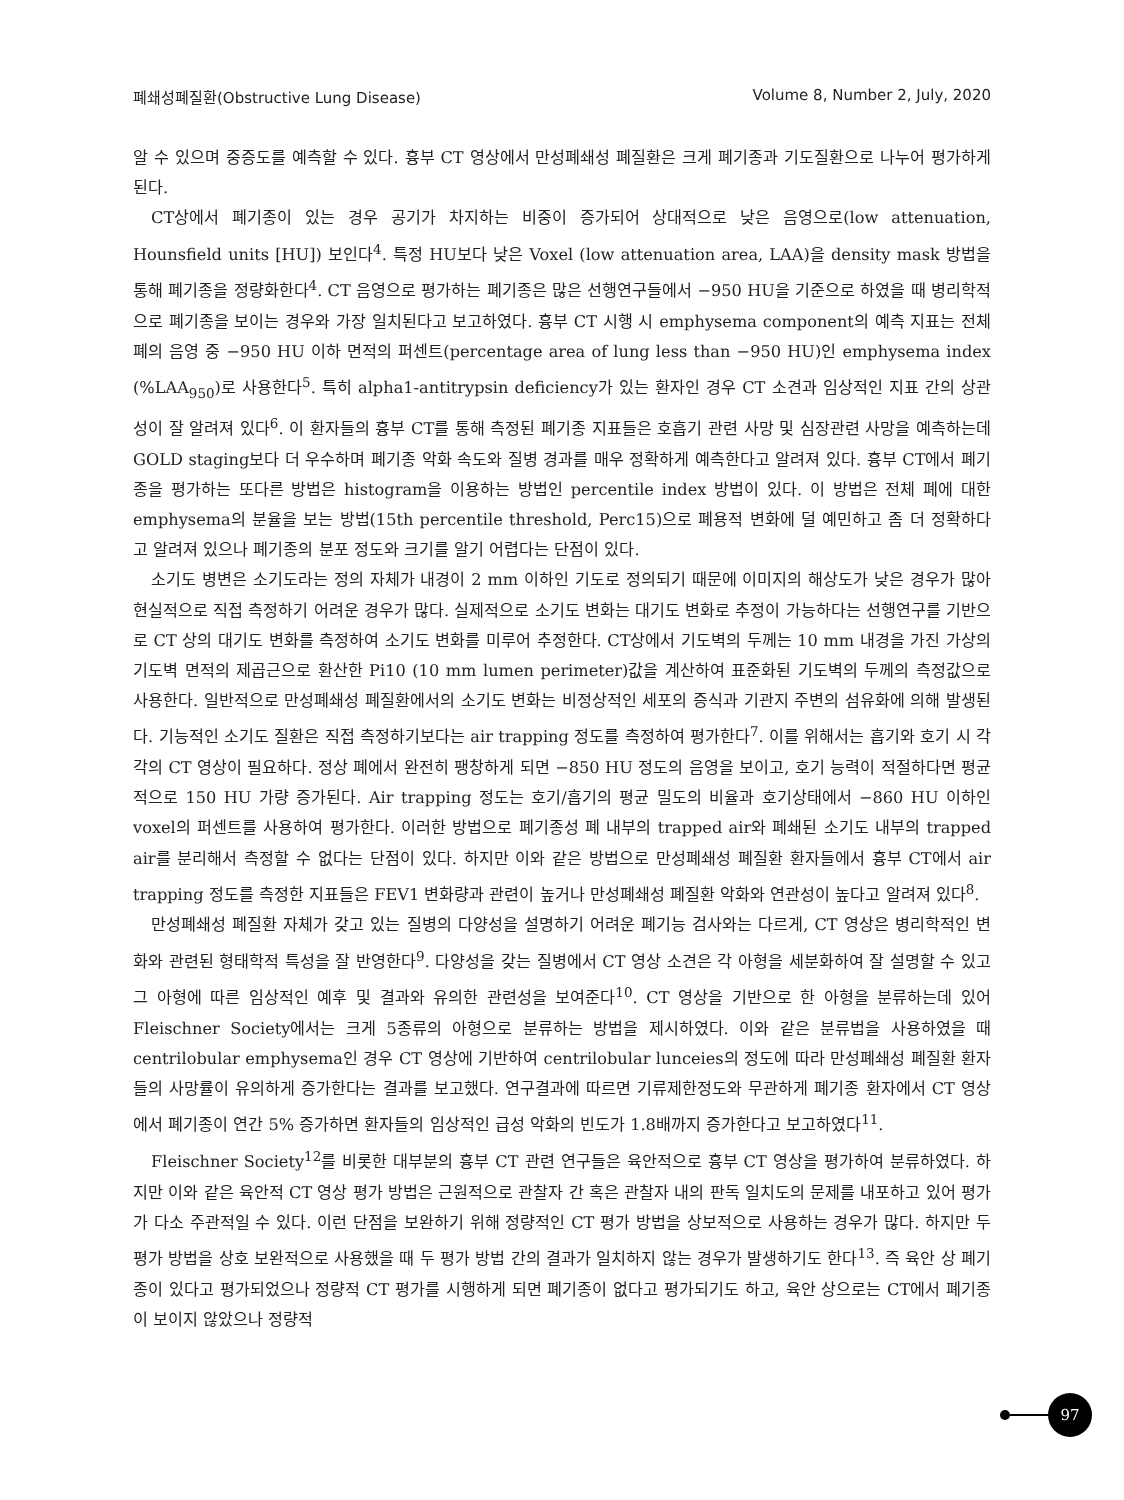폐쇄성폐질환(Obstructive Lung Disease) Volume 8, Number 2, July, 2020
알 수 있으며 중증도를 예측할 수 있다. 흉부 CT 영상에서 만성폐쇄성 폐질환은 크게 폐기종과 기도질환으로 나누어 평가하게 된다.
CT상에서 폐기종이 있는 경우 공기가 차지하는 비중이 증가되어 상대적으로 낮은 음영으로(low attenuation, Hounsfield units [HU]) 보인다<sup>4</sup>. 특정 HU보다 낮은 Voxel (low attenuation area, LAA)을 density mask 방법을 통해 폐기종을 정량화한다<sup>4</sup>. CT 음영으로 평가하는 폐기종은 많은 선행연구들에서 −950 HU을 기준으로 하였을 때 병리학적으로 폐기종을 보이는 경우와 가장 일치된다고 보고하였다. 흉부 CT 시행 시 emphysema component의 예측 지표는 전체 폐의 음영 중 −950 HU 이하 면적의 퍼센트(percentage area of lung less than −950 HU)인 emphysema index (%LAA<sub>950</sub>)로 사용한다<sup>5</sup>. 특히 alpha1-antitrypsin deficiency가 있는 환자인 경우 CT 소견과 임상적인 지표 간의 상관성이 잘 알려져 있다<sup>6</sup>. 이 환자들의 흉부 CT를 통해 측정된 폐기종 지표들은 호흡기 관련 사망 및 심장관련 사망을 예측하는데 GOLD staging보다 더 우수하며 폐기종 악화 속도와 질병 경과를 매우 정확하게 예측한다고 알려져 있다. 흉부 CT에서 폐기종을 평가하는 또다른 방법은 histogram을 이용하는 방법인 percentile index 방법이 있다. 이 방법은 전체 폐에 대한 emphysema의 분율을 보는 방법(15th percentile threshold, Perc15)으로 폐용적 변화에 덜 예민하고 좀 더 정확하다고 알려져 있으나 폐기종의 분포 정도와 크기를 알기 어렵다는 단점이 있다.
소기도 병변은 소기도라는 정의 자체가 내경이 2 mm 이하인 기도로 정의되기 때문에 이미지의 해상도가 낮은 경우가 많아 현실적으로 직접 측정하기 어려운 경우가 많다. 실제적으로 소기도 변화는 대기도 변화로 추정이 가능하다는 선행연구를 기반으로 CT 상의 대기도 변화를 측정하여 소기도 변화를 미루어 추정한다. CT상에서 기도벽의 두께는 10 mm 내경을 가진 가상의 기도벽 면적의 제곱근으로 환산한 Pi10 (10 mm lumen perimeter)값을 계산하여 표준화된 기도벽의 두께의 측정값으로 사용한다. 일반적으로 만성폐쇄성 폐질환에서의 소기도 변화는 비정상적인 세포의 증식과 기관지 주변의 섬유화에 의해 발생된다. 기능적인 소기도 질환은 직접 측정하기보다는 air trapping 정도를 측정하여 평가한다<sup>7</sup>. 이를 위해서는 흡기와 호기 시 각각의 CT 영상이 필요하다. 정상 폐에서 완전히 팽창하게 되면 −850 HU 정도의 음영을 보이고, 호기 능력이 적절하다면 평균적으로 150 HU 가량 증가된다. Air trapping 정도는 호기/흡기의 평균 밀도의 비율과 호기상태에서 −860 HU 이하인 voxel의 퍼센트를 사용하여 평가한다. 이러한 방법으로 폐기종성 폐 내부의 trapped air와 폐쇄된 소기도 내부의 trapped air를 분리해서 측정할 수 없다는 단점이 있다. 하지만 이와 같은 방법으로 만성폐쇄성 폐질환 환자들에서 흉부 CT에서 air trapping 정도를 측정한 지표들은 FEV1 변화량과 관련이 높거나 만성폐쇄성 폐질환 악화와 연관성이 높다고 알려져 있다<sup>8</sup>.
만성폐쇄성 폐질환 자체가 갖고 있는 질병의 다양성을 설명하기 어려운 폐기능 검사와는 다르게, CT 영상은 병리학적인 변화와 관련된 형태학적 특성을 잘 반영한다<sup>9</sup>. 다양성을 갖는 질병에서 CT 영상 소견은 각 아형을 세분화하여 잘 설명할 수 있고 그 아형에 따른 임상적인 예후 및 결과와 유의한 관련성을 보여준다<sup>10</sup>. CT 영상을 기반으로 한 아형을 분류하는데 있어 Fleischner Society에서는 크게 5종류의 아형으로 분류하는 방법을 제시하였다. 이와 같은 분류법을 사용하였을 때 centrilobular emphysema인 경우 CT 영상에 기반하여 centrilobular lunceies의 정도에 따라 만성폐쇄성 폐질환 환자들의 사망률이 유의하게 증가한다는 결과를 보고했다. 연구결과에 따르면 기류제한정도와 무관하게 폐기종 환자에서 CT 영상에서 폐기종이 연간 5% 증가하면 환자들의 임상적인 급성 악화의 빈도가 1.8배까지 증가한다고 보고하였다<sup>11</sup>.
Fleischner Society<sup>12</sup>를 비롯한 대부분의 흉부 CT 관련 연구들은 육안적으로 흉부 CT 영상을 평가하여 분류하였다. 하지만 이와 같은 육안적 CT 영상 평가 방법은 근원적으로 관찰자 간 혹은 관찰자 내의 판독 일치도의 문제를 내포하고 있어 평가가 다소 주관적일 수 있다. 이런 단점을 보완하기 위해 정량적인 CT 평가 방법을 상보적으로 사용하는 경우가 많다. 하지만 두 평가 방법을 상호 보완적으로 사용했을 때 두 평가 방법 간의 결과가 일치하지 않는 경우가 발생하기도 한다<sup>13</sup>. 즉 육안 상 폐기종이 있다고 평가되었으나 정량적 CT 평가를 시행하게 되면 폐기종이 없다고 평가되기도 하고, 육안 상으로는 CT에서 폐기종이 보이지 않았으나 정량적
97